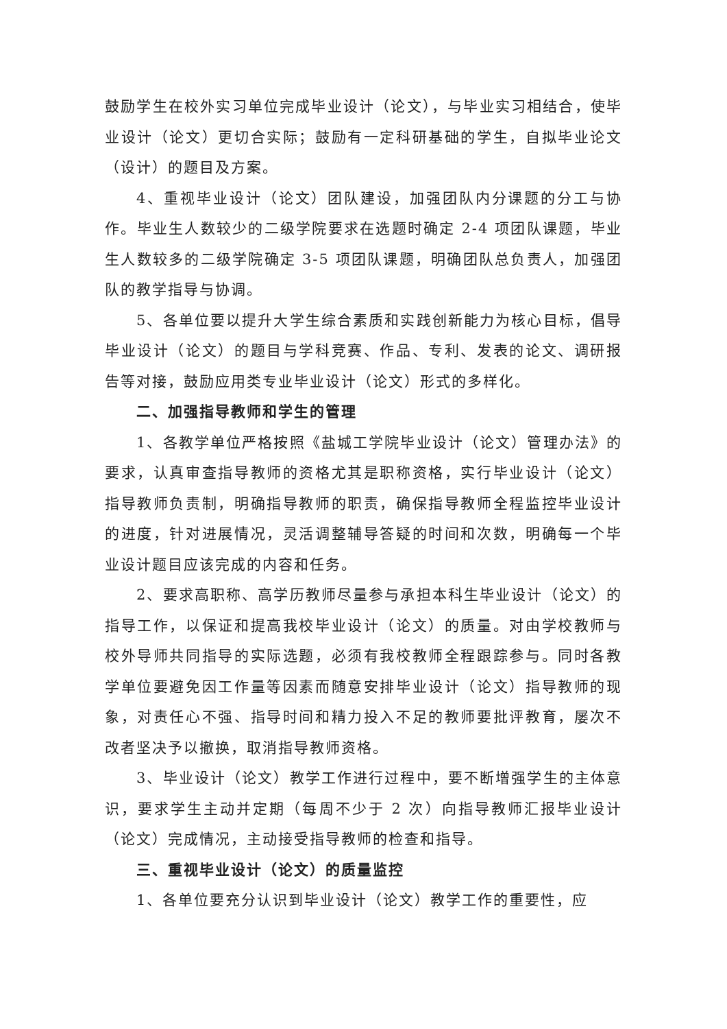鼓励学生在校外实习单位完成毕业设计（论文），与毕业实习相结合，使毕业设计（论文）更切合实际；鼓励有一定科研基础的学生，自拟毕业论文（设计）的题目及方案。
4、重视毕业设计（论文）团队建设，加强团队内分课题的分工与协作。毕业生人数较少的二级学院要求在选题时确定 2-4 项团队课题，毕业生人数较多的二级学院确定 3-5 项团队课题，明确团队总负责人，加强团队的教学指导与协调。
5、各单位要以提升大学生综合素质和实践创新能力为核心目标，倡导毕业设计（论文）的题目与学科竞赛、作品、专利、发表的论文、调研报告等对接，鼓励应用类专业毕业设计（论文）形式的多样化。
二、加强指导教师和学生的管理
1、各教学单位严格按照《盐城工学院毕业设计（论文）管理办法》的要求，认真审查指导教师的资格尤其是职称资格，实行毕业设计（论文）指导教师负责制，明确指导教师的职责，确保指导教师全程监控毕业设计的进度，针对进展情况，灵活调整辅导答疑的时间和次数，明确每一个毕业设计题目应该完成的内容和任务。
2、要求高职称、高学历教师尽量参与承担本科生毕业设计（论文）的指导工作，以保证和提高我校毕业设计（论文）的质量。对由学校教师与校外导师共同指导的实际选题，必须有我校教师全程跟踪参与。同时各教学单位要避免因工作量等因素而随意安排毕业设计（论文）指导教师的现象，对责任心不强、指导时间和精力投入不足的教师要批评教育，屡次不改者坚决予以撤换，取消指导教师资格。
3、毕业设计（论文）教学工作进行过程中，要不断增强学生的主体意识，要求学生主动并定期（每周不少于 2 次）向指导教师汇报毕业设计（论文）完成情况，主动接受指导教师的检查和指导。
三、重视毕业设计（论文）的质量监控
1、各单位要充分认识到毕业设计（论文）教学工作的重要性，应